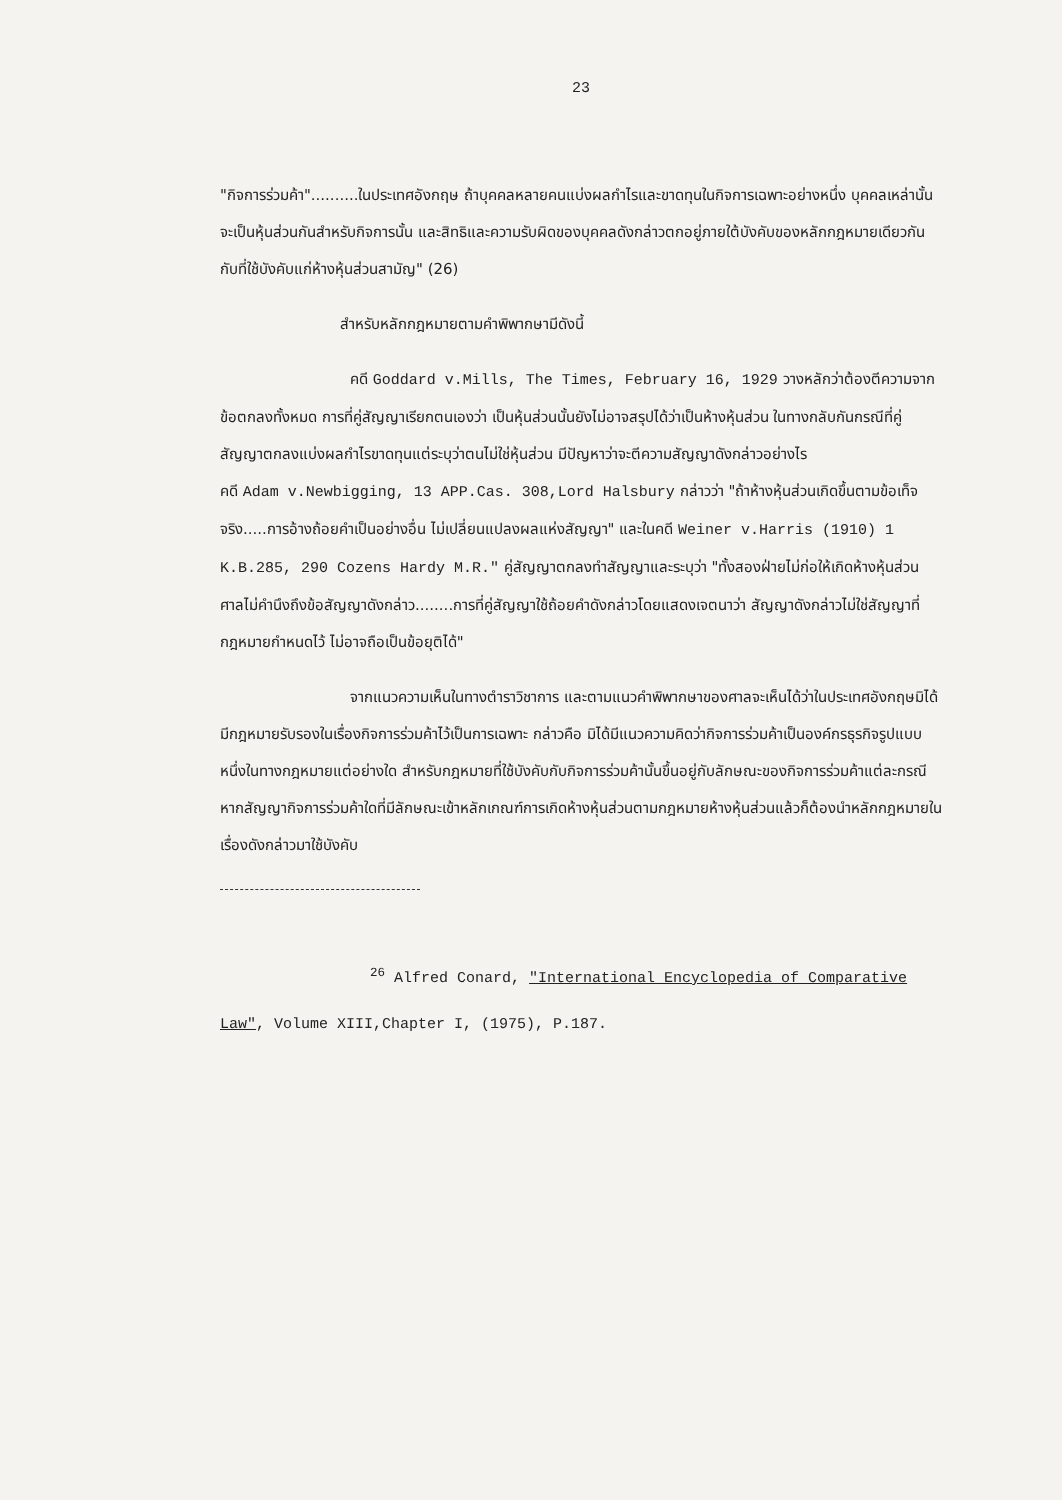23
"กิจการร่วมค้า"..........ในประเทศอังกฤษ ถ้าบุคคลหลายคนแบ่งผลกำไรและขาดทุนในกิจการเฉพาะอย่างหนึ่ง บุคคลเหล่านั้นจะเป็นหุ้นส่วนกันสำหรับกิจการนั้น และสิทธิและความรับผิดของบุคคลดังกล่าวตกอยู่ภายใต้บังคับของหลักกฎหมายเดียวกันกับที่ใช้บังคับแก่ห้างหุ้นส่วนสามัญ" (26)
สำหรับหลักกฎหมายตามคำพิพากษามีดังนี้
คดี Goddard v.Mills, The Times, February 16, 1929 วางหลักว่าต้องตีความจากข้อตกลงทั้งหมด การที่คู่สัญญาเรียกตนเองว่า เป็นหุ้นส่วนนั้นยังไม่อาจสรุปได้ว่าเป็นห้างหุ้นส่วน ในทางกลับกันกรณีที่คู่สัญญาตกลงแบ่งผลกำไรขาดทุนแต่ระบุว่าตนไม่ใช่หุ้นส่วน มีปัญหาว่าจะตีความสัญญาดังกล่าวอย่างไร
คดี Adam v.Newbigging, 13 APP.Cas. 308,Lord Halsbury กล่าวว่า "ถ้าห้างหุ้นส่วนเกิดขึ้นตามข้อเท็จจริง.....การอ้างถ้อยคำเป็นอย่างอื่น ไม่เปลี่ยนแปลงผลแห่งสัญญา" และในคดี Weiner v.Harris (1910) 1 K.B.285, 290 Cozens Hardy M.R." คู่สัญญาตกลงทำสัญญาและระบุว่า "ทั้งสองฝ่ายไม่ก่อให้เกิดห้างหุ้นส่วน ศาลไม่คำนึงถึงข้อสัญญาดังกล่าว........การที่คู่สัญญาใช้ถ้อยคำดังกล่าวโดยแสดงเจตนาว่า สัญญาดังกล่าวไม่ใช่สัญญาที่กฎหมายกำหนดไว้ ไม่อาจถือเป็นข้อยุติได้"
จากแนวความเห็นในทางตำราวิชาการ และตามแนวคำพิพากษาของศาลจะเห็นได้ว่าในประเทศอังกฤษมิได้มีกฎหมายรับรองในเรื่องกิจการร่วมค้าไว้เป็นการเฉพาะ กล่าวคือ มิได้มีแนวความคิดว่ากิจการร่วมค้าเป็นองค์กรธุรกิจรูปแบบหนึ่งในทางกฎหมายแต่อย่างใด สำหรับกฎหมายที่ใช้บังคับกับกิจการร่วมค้านั้นขึ้นอยู่กับลักษณะของกิจการร่วมค้าแต่ละกรณี หากสัญญากิจการร่วมค้าใดที่มีลักษณะเข้าหลักเกณฑ์การเกิดห้างหุ้นส่วนตามกฎหมายห้างหุ้นส่วนแล้วก็ต้องนำหลักกฎหมายในเรื่องดังกล่าวมาใช้บังคับ
<sup>26</sup> Alfred Conard, "International Encyclopedia of Comparative Law", Volume XIII,Chapter I, (1975), P.187.